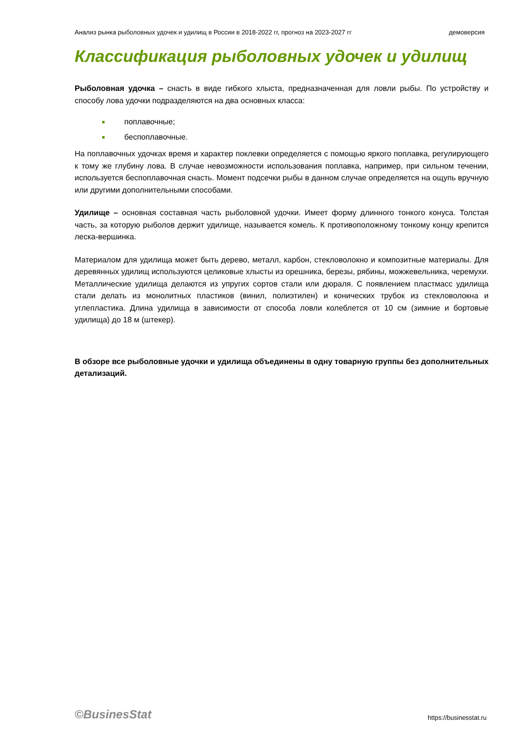Анализ рынка рыболовных удочек и удилищ в России в 2018-2022 гг, прогноз на 2023-2027 гг демоверсия
Классификация рыболовных удочек и удилищ
Рыболовная удочка – снасть в виде гибкого хлыста, предназначенная для ловли рыбы. По устройству и способу лова удочки подразделяются на два основных класса:
поплавочные;
беспоплавочные.
На поплавочных удочках время и характер поклевки определяется с помощью яркого поплавка, регулирующего к тому же глубину лова. В случае невозможности использования поплавка, например, при сильном течении, используется беспоплавочная снасть. Момент подсечки рыбы в данном случае определяется на ощупь вручную или другими дополнительными способами.
Удилище – основная составная часть рыболовной удочки. Имеет форму длинного тонкого конуса. Толстая часть, за которую рыболов держит удилище, называется комель. К противоположному тонкому концу крепится леска-вершинка.
Материалом для удилища может быть дерево, металл, карбон, стекловолокно и композитные материалы. Для деревянных удилищ используются целиковые хлысты из орешника, березы, рябины, можжевельника, черемухи. Металлические удилища делаются из упругих сортов стали или дюраля. С появлением пластмасс удилища стали делать из монолитных пластиков (винил, полиэтилен) и конических трубок из стекловолокна и углепластика. Длина удилища в зависимости от способа ловли колеблется от 10 см (зимние и бортовые удилища) до 18 м (штекер).
В обзоре все рыболовные удочки и удилища объединены в одну товарную группы без дополнительных детализаций.
©BusinesStat https://businesstat.ru